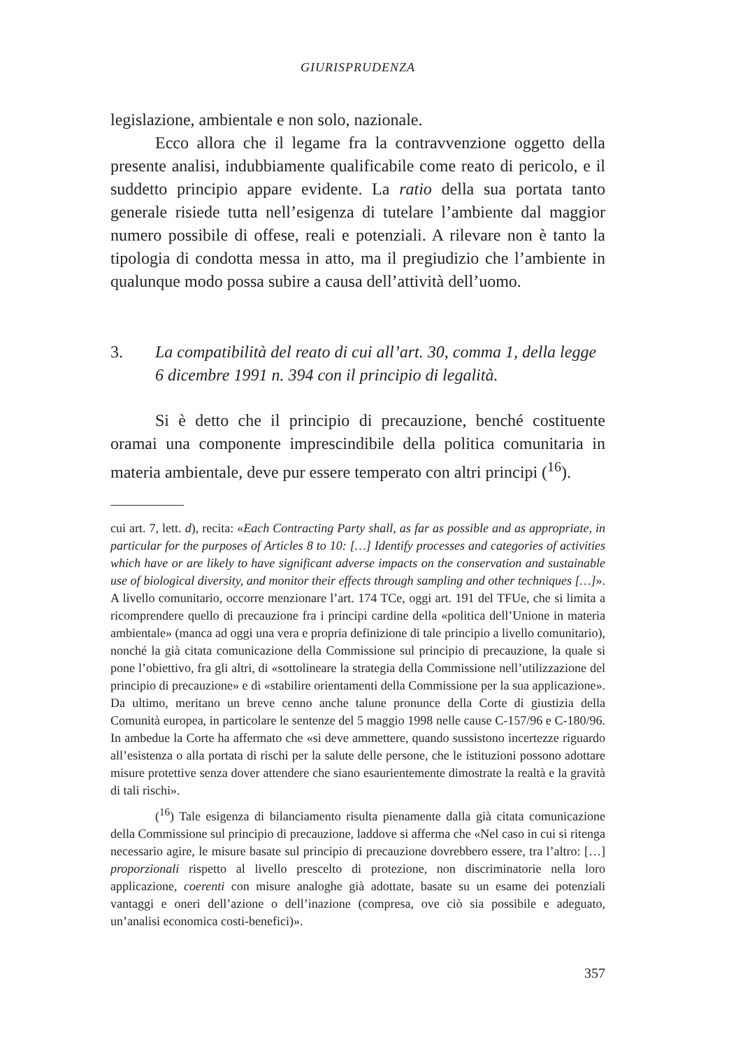GIURISPRUDENZA
legislazione, ambientale e non solo, nazionale.
Ecco allora che il legame fra la contravvenzione oggetto della presente analisi, indubbiamente qualificabile come reato di pericolo, e il suddetto principio appare evidente. La ratio della sua portata tanto generale risiede tutta nell’esigenza di tutelare l’ambiente dal maggior numero possibile di offese, reali e potenziali. A rilevare non è tanto la tipologia di condotta messa in atto, ma il pregiudizio che l’ambiente in qualunque modo possa subire a causa dell’attività dell’uomo.
3. La compatibilità del reato di cui all’art. 30, comma 1, della legge 6 dicembre 1991 n. 394 con il principio di legalità.
Si è detto che il principio di precauzione, benché costituente oramai una componente imprescindibile della politica comunitaria in materia ambientale, deve pur essere temperato con altri principi (<sup>16</sup>).
cui art. 7, lett. d), recita: «Each Contracting Party shall, as far as possible and as appropriate, in particular for the purposes of Articles 8 to 10: […] Identify processes and categories of activities which have or are likely to have significant adverse impacts on the conservation and sustainable use of biological diversity, and monitor their effects through sampling and other techniques […]». A livello comunitario, occorre menzionare l’art. 174 TCe, oggi art. 191 del TFUe, che si limita a ricomprendere quello di precauzione fra i principi cardine della «politica dell’Unione in materia ambientale» (manca ad oggi una vera e propria definizione di tale principio a livello comunitario), nonché la già citata comunicazione della Commissione sul principio di precauzione, la quale si pone l’obiettivo, fra gli altri, di «sottolineare la strategia della Commissione nell’utilizzazione del principio di precauzione» e di «stabilire orientamenti della Commissione per la sua applicazione». Da ultimo, meritano un breve cenno anche talune pronunce della Corte di giustizia della Comunità europea, in particolare le sentenze del 5 maggio 1998 nelle cause C-157/96 e C-180/96. In ambedue la Corte ha affermato che «si deve ammettere, quando sussistono incertezze riguardo all’esistenza o alla portata di rischi per la salute delle persone, che le istituzioni possono adottare misure protettive senza dover attendere che siano esaurientemente dimostrate la realtà e la gravità di tali rischi».
(<sup>16</sup>) Tale esigenza di bilanciamento risulta pienamente dalla già citata comunicazione della Commissione sul principio di precauzione, laddove si afferma che «Nel caso in cui si ritenga necessario agire, le misure basate sul principio di precauzione dovrebbero essere, tra l’altro: […] proporzionali rispetto al livello prescelto di protezione, non discriminatorie nella loro applicazione, coerenti con misure analoghe già adottate, basate su un esame dei potenziali vantaggi e oneri dell’azione o dell’inazione (compresa, ove ciò sia possibile e adeguato, un’analisi economica costi-benefici)».
357